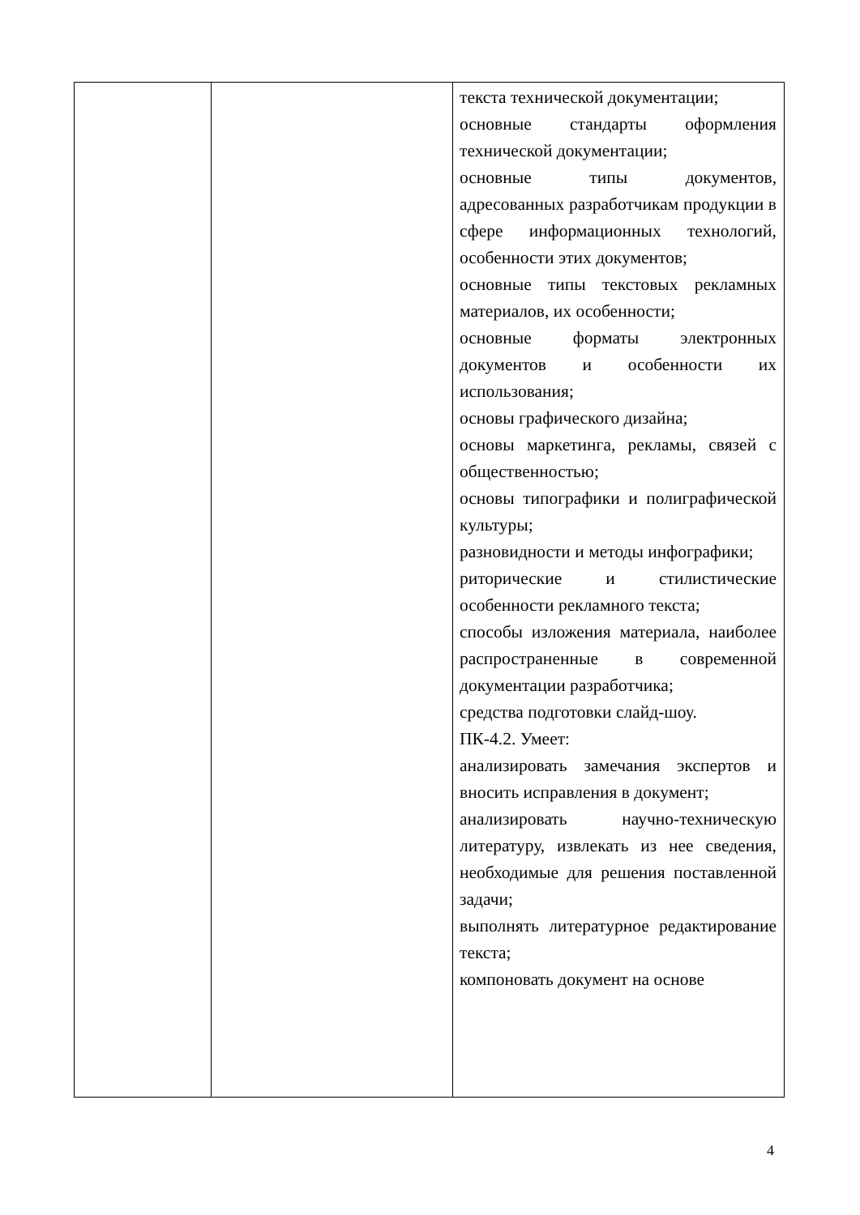| | | текста технической документации; основные стандарты оформления технической документации; основные типы документов, адресованных разработчикам продукции в сфере информационных технологий, особенности этих документов; основные типы текстовых рекламных материалов, их особенности; основные форматы электронных документов и особенности их использования; основы графического дизайна; основы маркетинга, рекламы, связей с общественностью; основы типографики и полиграфической культуры; разновидности и методы инфографики; риторические и стилистические особенности рекламного текста; способы изложения материала, наиболее распространенные в современной документации разработчика; средства подготовки слайд-шоу. ПК-4.2. Умеет: анализировать замечания экспертов и вносить исправления в документ; анализировать научно-техническую литературу, извлекать из нее сведения, необходимые для решения поставленной задачи; выполнять литературное редактирование текста; компоновать документ на основе |
4